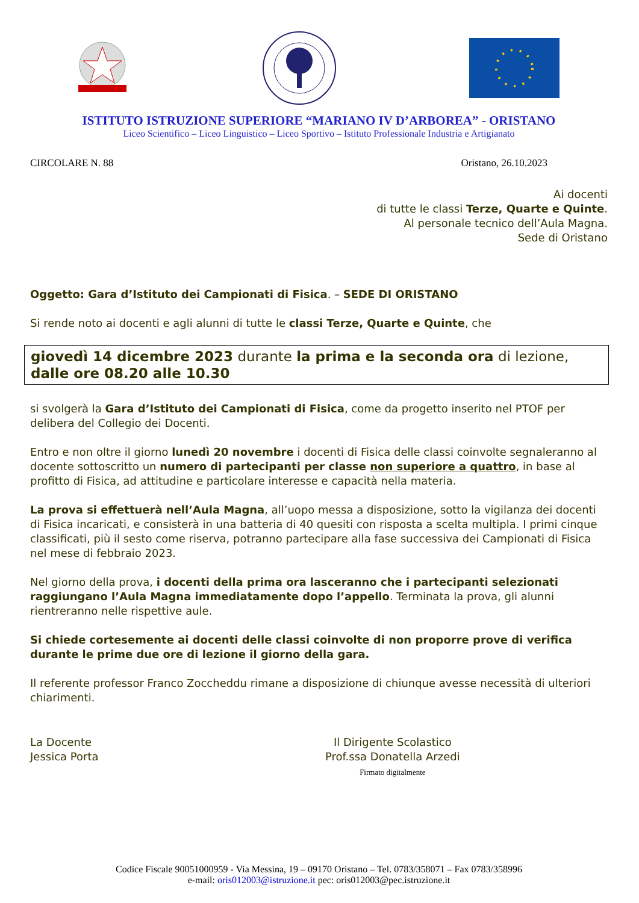ISTITUTO ISTRUZIONE SUPERIORE “MARIANO IV D’ARBOREA” - ORISTANO
Liceo Scientifico – Liceo Linguistico – Liceo Sportivo – Istituto Professionale Industria e Artigianato
CIRCOLARE N. 88 Oristano, 26.10.2023
Ai docenti
di tutte le classi Terze, Quarte e Quinte.
Al personale tecnico dell’Aula Magna.
Sede di Oristano
Oggetto: Gara d’Istituto dei Campionati di Fisica. – SEDE DI ORISTANO
Si rende noto ai docenti e agli alunni di tutte le classi Terze, Quarte e Quinte, che
giovedì 14 dicembre 2023 durante la prima e la seconda ora di lezione,
dalle ore 08.20 alle 10.30
si svolgerà la Gara d’Istituto dei Campionati di Fisica, come da progetto inserito nel PTOF per delibera del Collegio dei Docenti.
Entro e non oltre il giorno lunedì 20 novembre i docenti di Fisica delle classi coinvolte segnaleranno al docente sottoscritto un numero di partecipanti per classe non superiore a quattro, in base al profitto di Fisica, ad attitudine e particolare interesse e capacità nella materia.
La prova si effettuerà nell’Aula Magna, all’uopo messa a disposizione, sotto la vigilanza dei docenti di Fisica incaricati, e consisterà in una batteria di 40 quesiti con risposta a scelta multipla. I primi cinque classificati, più il sesto come riserva, potranno partecipare alla fase successiva dei Campionati di Fisica nel mese di febbraio 2023.
Nel giorno della prova, i docenti della prima ora lasceranno che i partecipanti selezionati raggiungano l’Aula Magna immediatamente dopo l’appello. Terminata la prova, gli alunni rientreranno nelle rispettive aule.
Si chiede cortesemente ai docenti delle classi coinvolte di non proporre prove di verifica durante le prime due ore di lezione il giorno della gara.
Il referente professor Franco Zoccheddu rimane a disposizione di chiunque avesse necessità di ulteriori chiarimenti.
La Docente
Jessica Porta
Il Dirigente Scolastico
Prof.ssa Donatella Arzedi
Firmato digitalmente
Codice Fiscale 90051000959 - Via Messina, 19 – 09170 Oristano – Tel. 0783/358071 – Fax 0783/358996
e-mail: oris012003@istruzione.it pec: oris012003@pec.istruzione.it